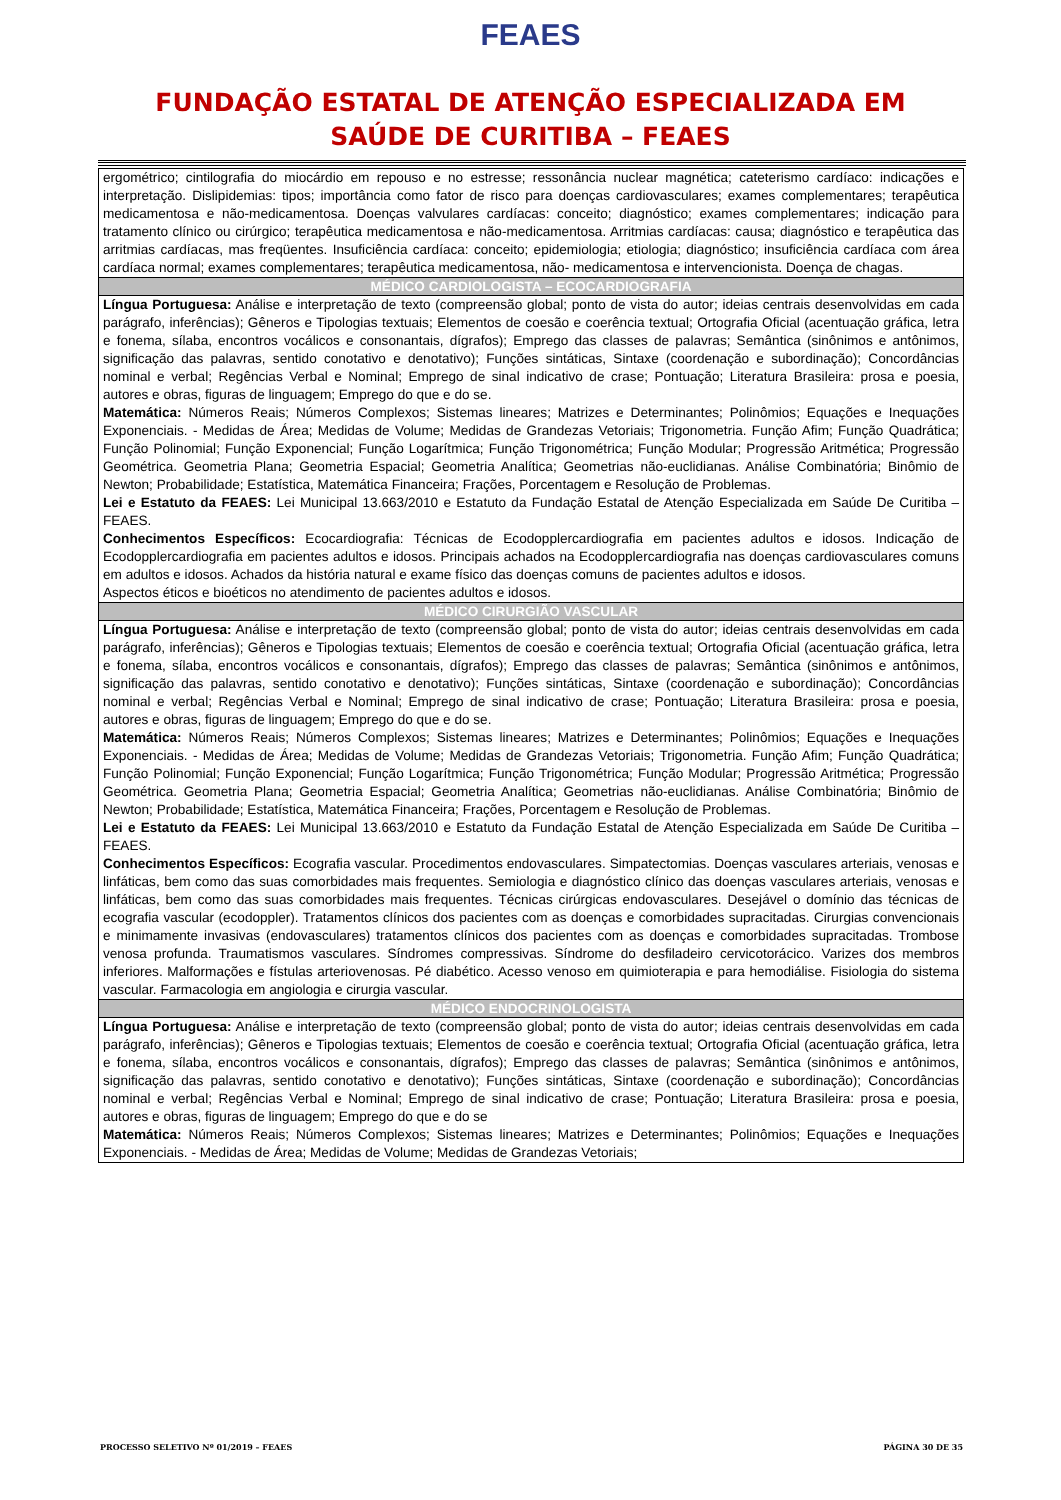FEAES
FUNDAÇÃO ESTATAL DE ATENÇÃO ESPECIALIZADA EM
SAÚDE DE CURITIBA – FEAES
| ergométrico; cintilografia do miocárdio em repouso e no estresse; ressonância nuclear magnética; cateterismo cardíaco: indicações e interpretação. Dislipidemias: tipos; importância como fator de risco para doenças cardiovasculares; exames complementares; terapêutica medicamentosa e não-medicamentosa. Doenças valvulares cardíacas: conceito; diagnóstico; exames complementares; indicação para tratamento clínico ou cirúrgico; terapêutica medicamentosa e não-medicamentosa. Arritmias cardíacas: causa; diagnóstico e terapêutica das arritmias cardíacas, mas freqüentes. Insuficiência cardíaca: conceito; epidemiologia; etiologia; diagnóstico; insuficiência cardíaca com área cardíaca normal; exames complementares; terapêutica medicamentosa, não- medicamentosa e intervencionista. Doença de chagas. |
| MÉDICO CARDIOLOGISTA – ECOCARDIOGRAFIA |
| Língua Portuguesa: Análise e interpretação de texto (compreensão global; ponto de vista do autor; ideias centrais desenvolvidas em cada parágrafo, inferências); Gêneros e Tipologias textuais; Elementos de coesão e coerência textual; Ortografia Oficial (acentuação gráfica, letra e fonema, sílaba, encontros vocálicos e consonantais, dígrafos); Emprego das classes de palavras; Semântica (sinônimos e antônimos, significação das palavras, sentido conotativo e denotativo); Funções sintáticas, Sintaxe (coordenação e subordinação); Concordâncias nominal e verbal; Regências Verbal e Nominal; Emprego de sinal indicativo de crase; Pontuação; Literatura Brasileira: prosa e poesia, autores e obras, figuras de linguagem; Emprego do que e do se. Matemática: Números Reais; Números Complexos; Sistemas lineares; Matrizes e Determinantes; Polinômios; Equações e Inequações Exponenciais. - Medidas de Área; Medidas de Volume; Medidas de Grandezas Vetoriais; Trigonometria. Função Afim; Função Quadrática; Função Polinomial; Função Exponencial; Função Logarítmica; Função Trigonométrica; Função Modular; Progressão Aritmética; Progressão Geométrica. Geometria Plana; Geometria Espacial; Geometria Analítica; Geometrias não-euclidianas. Análise Combinatória; Binômio de Newton; Probabilidade; Estatística, Matemática Financeira; Frações, Porcentagem e Resolução de Problemas. Lei e Estatuto da FEAES: Lei Municipal 13.663/2010 e Estatuto da Fundação Estatal de Atenção Especializada em Saúde De Curitiba – FEAES. Conhecimentos Específicos: Ecocardiografia: Técnicas de Ecodopplercardiografia em pacientes adultos e idosos. Indicação de Ecodopplercardiografia em pacientes adultos e idosos. Principais achados na Ecodopplercardiografia nas doenças cardiovasculares comuns em adultos e idosos. Achados da história natural e exame físico das doenças comuns de pacientes adultos e idosos. Aspectos éticos e bioéticos no atendimento de pacientes adultos e idosos. |
| MÉDICO CIRURGIÃO VASCULAR |
| Língua Portuguesa: Análise e interpretação de texto (compreensão global; ponto de vista do autor; ideias centrais desenvolvidas em cada parágrafo, inferências); Gêneros e Tipologias textuais; Elementos de coesão e coerência textual; Ortografia Oficial (acentuação gráfica, letra e fonema, sílaba, encontros vocálicos e consonantais, dígrafos); Emprego das classes de palavras; Semântica (sinônimos e antônimos, significação das palavras, sentido conotativo e denotativo); Funções sintáticas, Sintaxe (coordenação e subordinação); Concordâncias nominal e verbal; Regências Verbal e Nominal; Emprego de sinal indicativo de crase; Pontuação; Literatura Brasileira: prosa e poesia, autores e obras, figuras de linguagem; Emprego do que e do se. Matemática: Números Reais; Números Complexos; Sistemas lineares; Matrizes e Determinantes; Polinômios; Equações e Inequações Exponenciais. - Medidas de Área; Medidas de Volume; Medidas de Grandezas Vetoriais; Trigonometria. Função Afim; Função Quadrática; Função Polinomial; Função Exponencial; Função Logarítmica; Função Trigonométrica; Função Modular; Progressão Aritmética; Progressão Geométrica. Geometria Plana; Geometria Espacial; Geometria Analítica; Geometrias não-euclidianas. Análise Combinatória; Binômio de Newton; Probabilidade; Estatística, Matemática Financeira; Frações, Porcentagem e Resolução de Problemas. Lei e Estatuto da FEAES: Lei Municipal 13.663/2010 e Estatuto da Fundação Estatal de Atenção Especializada em Saúde De Curitiba – FEAES. Conhecimentos Específicos: Ecografia vascular. Procedimentos endovasculares. Simpatectomias. Doenças vasculares arteriais, venosas e linfáticas, bem como das suas comorbidades mais frequentes. Semiologia e diagnóstico clínico das doenças vasculares arteriais, venosas e linfáticas, bem como das suas comorbidades mais frequentes. Técnicas cirúrgicas endovasculares. Desejável o domínio das técnicas de ecografia vascular (ecodoppler). Tratamentos clínicos dos pacientes com as doenças e comorbidades supracitadas. Cirurgias convencionais e minimamente invasivas (endovasculares) tratamentos clínicos dos pacientes com as doenças e comorbidades supracitadas. Trombose venosa profunda. Traumatismos vasculares. Síndromes compressivas. Síndrome do desfiladeiro cervicotorácico. Varizes dos membros inferiores. Malformações e fístulas arteriovenosas. Pé diabético. Acesso venoso em quimioterapia e para hemodiálise. Fisiologia do sistema vascular. Farmacologia em angiologia e cirurgia vascular. |
| MÉDICO ENDOCRINOLOGISTA |
| Língua Portuguesa: Análise e interpretação de texto (compreensão global; ponto de vista do autor; ideias centrais desenvolvidas em cada parágrafo, inferências); Gêneros e Tipologias textuais; Elementos de coesão e coerência textual; Ortografia Oficial (acentuação gráfica, letra e fonema, sílaba, encontros vocálicos e consonantais, dígrafos); Emprego das classes de palavras; Semântica (sinônimos e antônimos, significação das palavras, sentido conotativo e denotativo); Funções sintáticas, Sintaxe (coordenação e subordinação); Concordâncias nominal e verbal; Regências Verbal e Nominal; Emprego de sinal indicativo de crase; Pontuação; Literatura Brasileira: prosa e poesia, autores e obras, figuras de linguagem; Emprego do que e do se Matemática: Números Reais; Números Complexos; Sistemas lineares; Matrizes e Determinantes; Polinômios; Equações e Inequações Exponenciais. - Medidas de Área; Medidas de Volume; Medidas de Grandezas Vetoriais; |
PROCESSO SELETIVO Nº 01/2019 – FEAES PÁGINA 30 DE 35